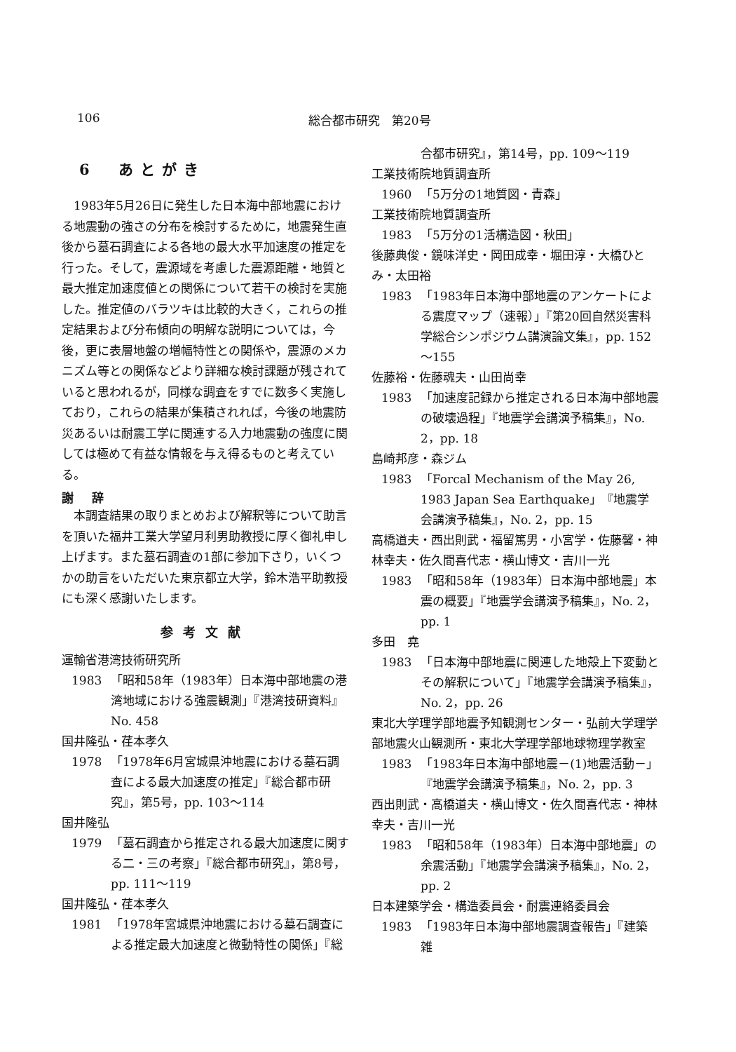106 総合都市研究　第20号
6　あとがき
1983年5月26日に発生した日本海中部地震における地震動の強さの分布を検討するために，地震発生直後から墓石調査による各地の最大水平加速度の推定を行った。そして，震源域を考慮した震源距離・地質と最大推定加速度値との関係について若干の検討を実施した。推定値のバラツキは比較的大きく，これらの推定結果および分布傾向の明解な説明については，今後，更に表層地盤の増幅特性との関係や，震源のメカニズム等との関係などより詳細な検討課題が残されていると思われるが，同様な調査をすでに数多く実施しており，これらの結果が集積されれば，今後の地震防災あるいは耐震工学に関連する入力地震動の強度に関しては極めて有益な情報を与え得るものと考えている。
謝 辞
本調査結果の取りまとめおよび解釈等について助言を頂いた福井工業大学望月利男助教授に厚く御礼申し上げます。また墓石調査の1部に参加下さり，いくつかの助言をいただいた東京都立大学，鈴木浩平助教授にも深く感謝いたします。
参考文献
運輸省港湾技術研究所
1983 「昭和58年（1983年）日本海中部地震の港湾地域における強震観測」『港湾技研資料』No. 458
国井隆弘・荏本孝久
1978 「1978年6月宮城県沖地震における墓石調査による最大加速度の推定」『総合都市研究』，第5号，pp. 103～114
国井隆弘
1979 「墓石調査から推定される最大加速度に関する二・三の考察」『総合都市研究』，第8号，pp. 111～119
国井隆弘・荏本孝久
1981 「1978年宮城県沖地震における墓石調査による推定最大加速度と微動特性の関係」『総
合都市研究』，第14号，pp. 109～119
工業技術院地質調査所
1960 「5万分の1地質図・青森」
工業技術院地質調査所
1983 「5万分の1活構造図・秋田」
後藤典俊・鏡味洋史・岡田成幸・堀田淳・大橋ひとみ・太田裕
1983 「1983年日本海中部地震のアンケートによる震度マップ（速報）」『第20回自然災害科学総合シンポジウム講演論文集』，pp. 152～155
佐藤裕・佐藤魂夫・山田尚幸
1983 「加速度記録から推定される日本海中部地震の破壊過程」『地震学会講演予稿集』，No. 2，pp. 18
島崎邦彦・森ジム
1983 「Forcal Mechanism of the May 26, 1983 Japan Sea Earthquake」『地震学会講演予稿集』，No. 2，pp. 15
高橋道夫・西出則武・福留篤男・小宮学・佐藤馨・神林幸夫・佐久間喜代志・横山博文・吉川一光
1983 「昭和58年（1983年）日本海中部地震」本震の概要」『地震学会講演予稿集』，No. 2，pp. 1
多田　堯
1983 「日本海中部地震に関連した地殻上下変動とその解釈について」『地震学会講演予稿集』，No. 2，pp. 26
東北大学理学部地震予知観測センター・弘前大学理学部地震火山観測所・東北大学理学部地球物理学教室
1983 「1983年日本海中部地震－(1)地震活動－」『地震学会講演予稿集』，No. 2，pp. 3
西出則武・高橋道夫・横山博文・佐久間喜代志・神林幸夫・吉川一光
1983 「昭和58年（1983年）日本海中部地震」の余震活動」『地震学会講演予稿集』，No. 2，pp. 2
日本建築学会・構造委員会・耐震連絡委員会
1983 「1983年日本海中部地震調査報告」『建築雑